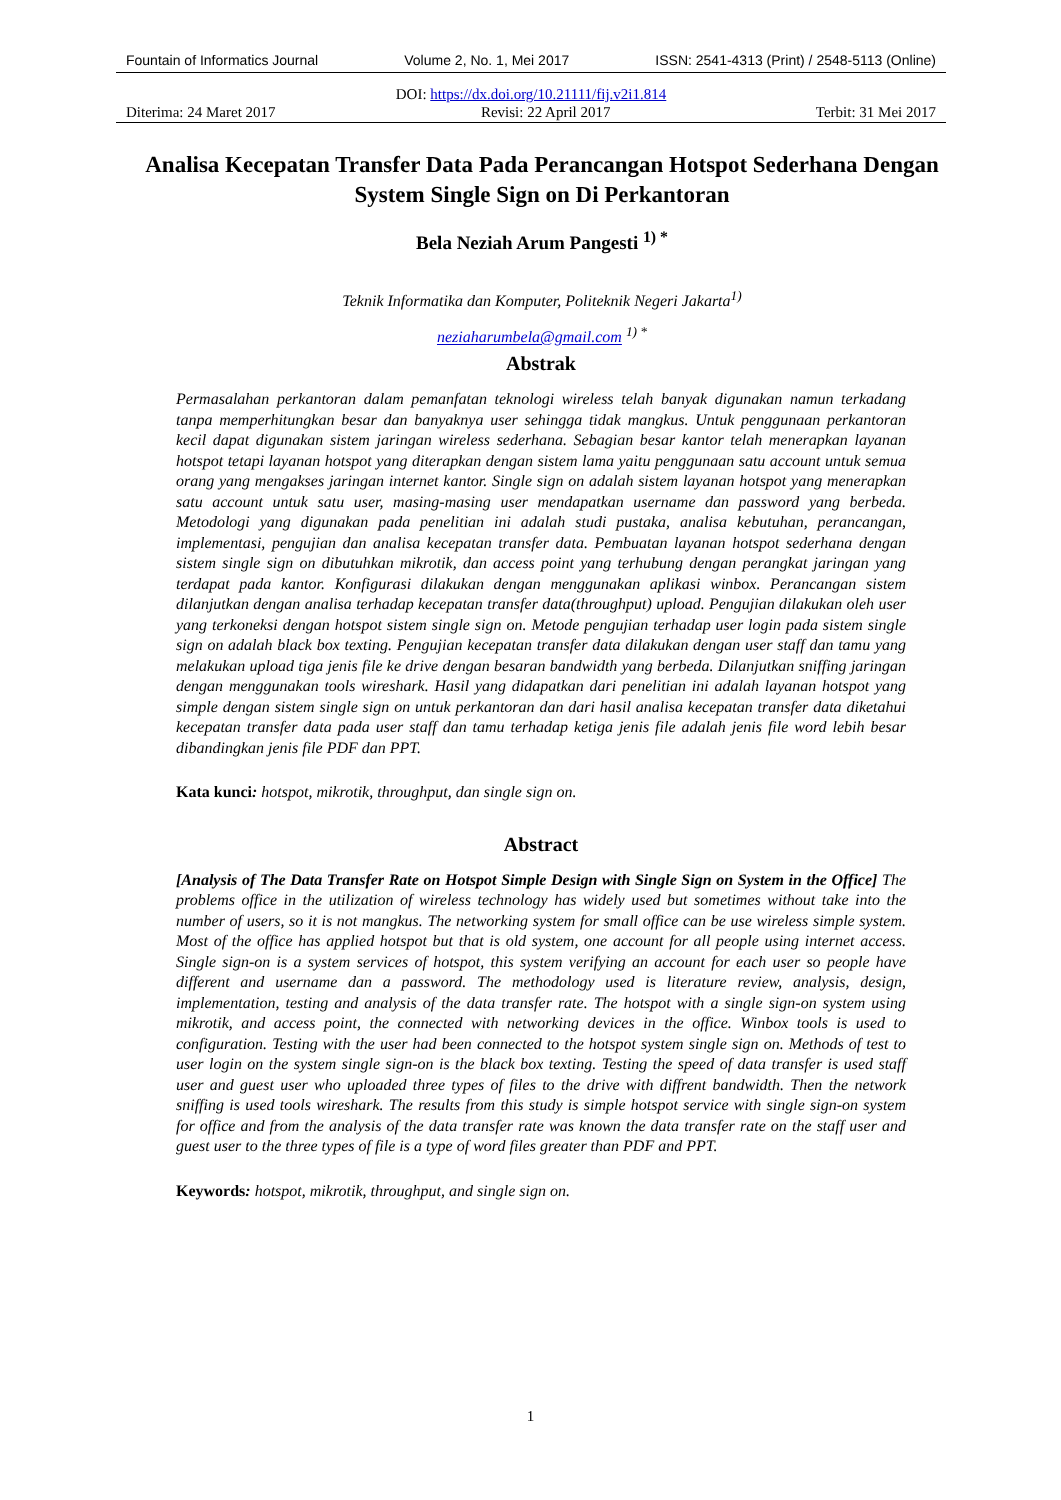Fountain of Informatics Journal Volume 2, No. 1, Mei 2017 ISSN: 2541-4313 (Print) / 2548-5113 (Online)
DOI: https://dx.doi.org/10.21111/fij.v2i1.814
Diterima: 24 Maret 2017 Revisi: 22 April 2017 Terbit: 31 Mei 2017
Analisa Kecepatan Transfer Data Pada Perancangan Hotspot Sederhana Dengan System Single Sign on Di Perkantoran
Bela Neziah Arum Pangesti <sup>1) *</sup>
Teknik Informatika dan Komputer, Politeknik Negeri Jakarta<sup>1)</sup>
neziaharumbela@gmail.com <sup>1) *</sup>
Abstrak
Permasalahan perkantoran dalam pemanfatan teknologi wireless telah banyak digunakan namun terkadang tanpa memperhitungkan besar dan banyaknya user sehingga tidak mangkus. Untuk penggunaan perkantoran kecil dapat digunakan sistem jaringan wireless sederhana. Sebagian besar kantor telah menerapkan layanan hotspot tetapi layanan hotspot yang diterapkan dengan sistem lama yaitu penggunaan satu account untuk semua orang yang mengakses jaringan internet kantor. Single sign on adalah sistem layanan hotspot yang menerapkan satu account untuk satu user, masing-masing user mendapatkan username dan password yang berbeda. Metodologi yang digunakan pada penelitian ini adalah studi pustaka, analisa kebutuhan, perancangan, implementasi, pengujian dan analisa kecepatan transfer data. Pembuatan layanan hotspot sederhana dengan sistem single sign on dibutuhkan mikrotik, dan access point yang terhubung dengan perangkat jaringan yang terdapat pada kantor. Konfigurasi dilakukan dengan menggunakan aplikasi winbox. Perancangan sistem dilanjutkan dengan analisa terhadap kecepatan transfer data(throughput) upload. Pengujian dilakukan oleh user yang terkoneksi dengan hotspot sistem single sign on. Metode pengujian terhadap user login pada sistem single sign on adalah black box texting. Pengujian kecepatan transfer data dilakukan dengan user staff dan tamu yang melakukan upload tiga jenis file ke drive dengan besaran bandwidth yang berbeda. Dilanjutkan sniffing jaringan dengan menggunakan tools wireshark. Hasil yang didapatkan dari penelitian ini adalah layanan hotspot yang simple dengan sistem single sign on untuk perkantoran dan dari hasil analisa kecepatan transfer data diketahui kecepatan transfer data pada user staff dan tamu terhadap ketiga jenis file adalah jenis file word lebih besar dibandingkan jenis file PDF dan PPT.
Kata kunci: hotspot, mikrotik, throughput, dan single sign on.
Abstract
[Analysis of The Data Transfer Rate on Hotspot Simple Design with Single Sign on System in the Office] The problems office in the utilization of wireless technology has widely used but sometimes without take into the number of users, so it is not mangkus. The networking system for small office can be use wireless simple system. Most of the office has applied hotspot but that is old system, one account for all people using internet access. Single sign-on is a system services of hotspot, this system verifying an account for each user so people have different and username dan a password. The methodology used is literature review, analysis, design, implementation, testing and analysis of the data transfer rate. The hotspot with a single sign-on system using mikrotik, and access point, the connected with networking devices in the office. Winbox tools is used to configuration. Testing with the user had been connected to the hotspot system single sign on. Methods of test to user login on the system single sign-on is the black box texting. Testing the speed of data transfer is used staff user and guest user who uploaded three types of files to the drive with diffrent bandwidth. Then the network sniffing is used tools wireshark. The results from this study is simple hotspot service with single sign-on system for office and from the analysis of the data transfer rate was known the data transfer rate on the staff user and guest user to the three types of file is a type of word files greater than PDF and PPT.
Keywords: hotspot, mikrotik, throughput, and single sign on.
1